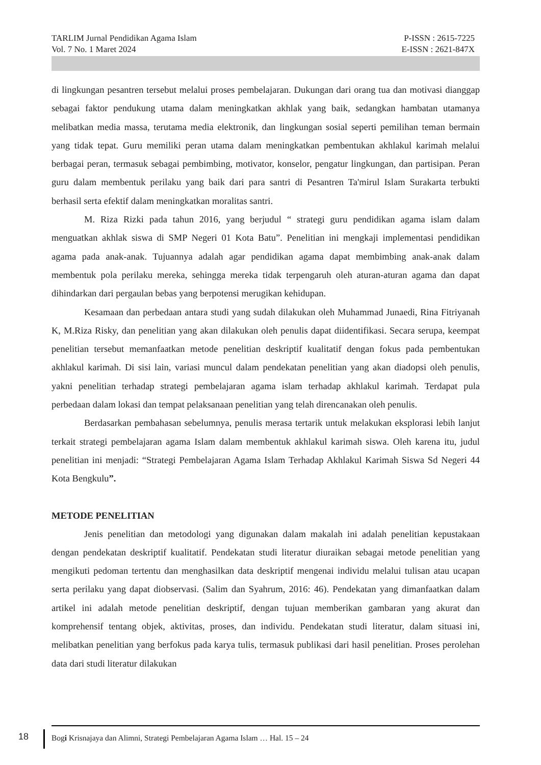TARLIM Jurnal Pendidikan Agama Islam P-ISSN : 2615-7225
Vol. 7 No. 1 Maret 2024 E-ISSN : 2621-847X
di lingkungan pesantren tersebut melalui proses pembelajaran. Dukungan dari orang tua dan motivasi dianggap sebagai faktor pendukung utama dalam meningkatkan akhlak yang baik, sedangkan hambatan utamanya melibatkan media massa, terutama media elektronik, dan lingkungan sosial seperti pemilihan teman bermain yang tidak tepat. Guru memiliki peran utama dalam meningkatkan pembentukan akhlakul karimah melalui berbagai peran, termasuk sebagai pembimbing, motivator, konselor, pengatur lingkungan, dan partisipan. Peran guru dalam membentuk perilaku yang baik dari para santri di Pesantren Ta'mirul Islam Surakarta terbukti berhasil serta efektif dalam meningkatkan moralitas santri.
M. Riza Rizki pada tahun 2016, yang berjudul “ strategi guru pendidikan agama islam dalam menguatkan akhlak siswa di SMP Negeri 01 Kota Batu”. Penelitian ini mengkaji implementasi pendidikan agama pada anak-anak. Tujuannya adalah agar pendidikan agama dapat membimbing anak-anak dalam membentuk pola perilaku mereka, sehingga mereka tidak terpengaruh oleh aturan-aturan agama dan dapat dihindarkan dari pergaulan bebas yang berpotensi merugikan kehidupan.
Kesamaan dan perbedaan antara studi yang sudah dilakukan oleh Muhammad Junaedi, Rina Fitriyanah K, M.Riza Risky, dan penelitian yang akan dilakukan oleh penulis dapat diidentifikasi. Secara serupa, keempat penelitian tersebut memanfaatkan metode penelitian deskriptif kualitatif dengan fokus pada pembentukan akhlakul karimah. Di sisi lain, variasi muncul dalam pendekatan penelitian yang akan diadopsi oleh penulis, yakni penelitian terhadap strategi pembelajaran agama islam terhadap akhlakul karimah. Terdapat pula perbedaan dalam lokasi dan tempat pelaksanaan penelitian yang telah direncanakan oleh penulis.
Berdasarkan pembahasan sebelumnya, penulis merasa tertarik untuk melakukan eksplorasi lebih lanjut terkait strategi pembelajaran agama Islam dalam membentuk akhlakul karimah siswa. Oleh karena itu, judul penelitian ini menjadi: “Strategi Pembelajaran Agama Islam Terhadap Akhlakul Karimah Siswa Sd Negeri 44 Kota Bengkulu”.
METODE PENELITIAN
Jenis penelitian dan metodologi yang digunakan dalam makalah ini adalah penelitian kepustakaan dengan pendekatan deskriptif kualitatif. Pendekatan studi literatur diuraikan sebagai metode penelitian yang mengikuti pedoman tertentu dan menghasilkan data deskriptif mengenai individu melalui tulisan atau ucapan serta perilaku yang dapat diobservasi. (Salim dan Syahrum, 2016: 46). Pendekatan yang dimanfaatkan dalam artikel ini adalah metode penelitian deskriptif, dengan tujuan memberikan gambaran yang akurat dan komprehensif tentang objek, aktivitas, proses, dan individu. Pendekatan studi literatur, dalam situasi ini, melibatkan penelitian yang berfokus pada karya tulis, termasuk publikasi dari hasil penelitian. Proses perolehan data dari studi literatur dilakukan
18
Bogi Krisnajaya dan Alimni, Strategi Pembelajaran Agama Islam … Hal. 15 – 24